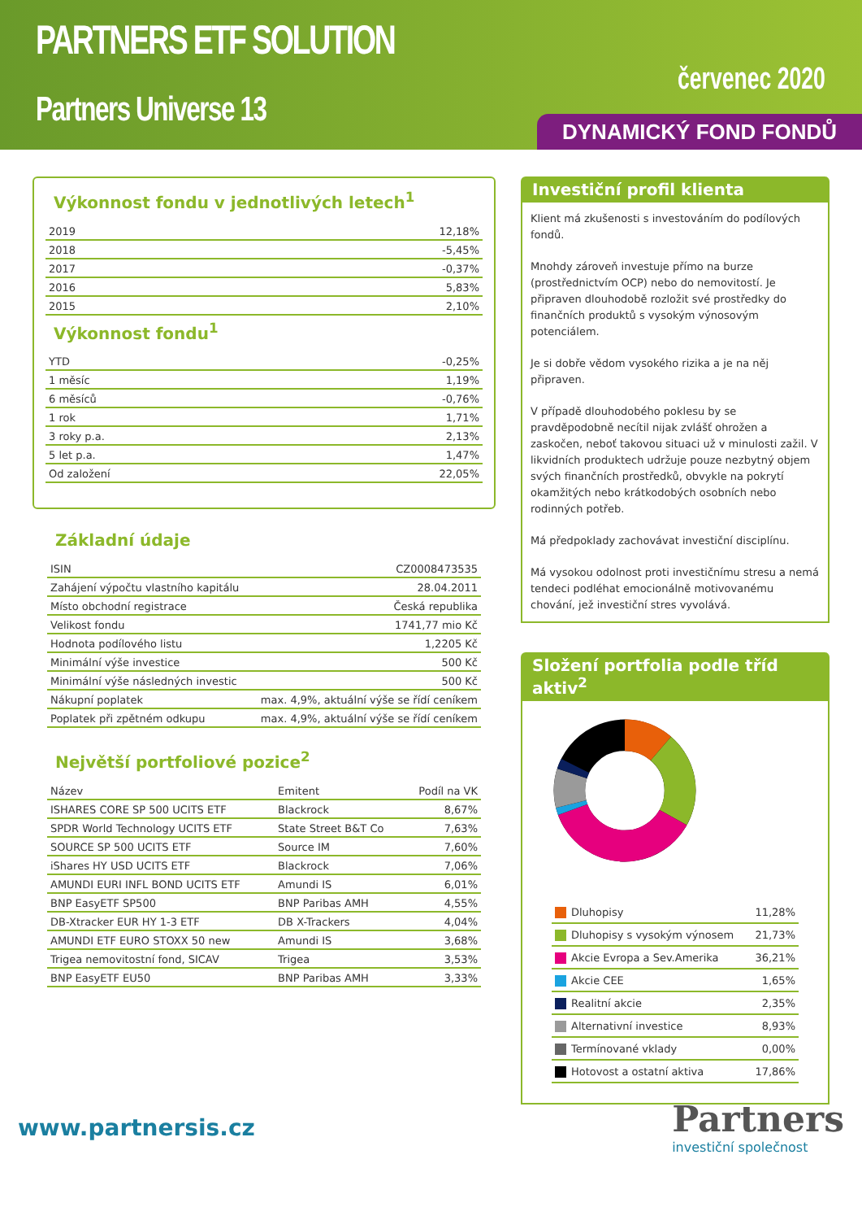PARTNERS ETF SOLUTION
Partners Universe 13
červenec 2020
DYNAMICKÝ FOND FONDŮ
Výkonnost fondu v jednotlivých letech<sup>1</sup>
| 2019 | 12,18% |
| 2018 | -5,45% |
| 2017 | -0,37% |
| 2016 | 5,83% |
| 2015 | 2,10% |
Výkonnost fondu<sup>1</sup>
| YTD | -0,25% |
| 1 měsíc | 1,19% |
| 6 měsíců | -0,76% |
| 1 rok | 1,71% |
| 3 roky p.a. | 2,13% |
| 5 let p.a. | 1,47% |
| Od založení | 22,05% |
Základní údaje
| ISIN | CZ0008473535 |
| Zahájení výpočtu vlastního kapitálu | 28.04.2011 |
| Místo obchodní registrace | Česká republika |
| Velikost fondu | 1741,77 mio Kč |
| Hodnota podílového listu | 1,2205 Kč |
| Minimální výše investice | 500 Kč |
| Minimální výše následných investic | 500 Kč |
| Nákupní poplatek | max. 4,9%, aktuální výše se řídí ceníkem |
| Poplatek při zpětném odkupu | max. 4,9%, aktuální výše se řídí ceníkem |
Největší portfoliové pozice<sup>2</sup>
| Název | Emitent | Podíl na VK |
| --- | --- | --- |
| ISHARES CORE SP 500 UCITS ETF | Blackrock | 8,67% |
| SPDR World Technology UCITS ETF | State Street B&T Co | 7,63% |
| SOURCE SP 500 UCITS ETF | Source IM | 7,60% |
| iShares HY USD UCITS ETF | Blackrock | 7,06% |
| AMUNDI EURI INFL BOND UCITS ETF | Amundi IS | 6,01% |
| BNP EasyETF SP500 | BNP Paribas AMH | 4,55% |
| DB-Xtracker EUR HY 1-3 ETF | DB X-Trackers | 4,04% |
| AMUNDI ETF EURO STOXX 50 new | Amundi IS | 3,68% |
| Trigea nemovitostní fond, SICAV | Trigea | 3,53% |
| BNP EasyETF EU50 | BNP Paribas AMH | 3,33% |
Investiční profil klienta
Klient má zkušenosti s investováním do podílových fondů.
Mnohdy zároveň investuje přímo na burze (prostřednictvím OCP) nebo do nemovitostí. Je připraven dlouhodobě rozložit své prostředky do finančních produktů s vysokým výnosovým potenciálem.
Je si dobře vědom vysokého rizika a je na něj připraven.
V případě dlouhodobého poklesu by se pravděpodobně necítil nijak zvlášť ohrožen a zaskočen, neboť takovou situaci už v minulosti zažil. V likvidních produktech udržuje pouze nezbytný objem svých finančních prostředků, obvykle na pokrytí okamžitých nebo krátkodobých osobních nebo rodinných potřeb.
Má předpoklady zachovávat investiční disciplínu.
Má vysokou odolnost proti investičnímu stresu a nemá tendeci podléhat emocionálně motivovanému chování, jež investiční stres vyvolává.
Složení portfolia podle tříd aktiv<sup>2</sup>
| Dluhopisy | 11,28% |
| Dluhopisy s vysokým výnosem | 21,73% |
| Akcie Evropa a Sev.Amerika | 36,21% |
| Akcie CEE | 1,65% |
| Realitní akcie | 2,35% |
| Alternativní investice | 8,93% |
| Termínované vklady | 0,00% |
| Hotovost a ostatní aktiva | 17,86% |
www.partnersis.cz
Partners
investiční společnost